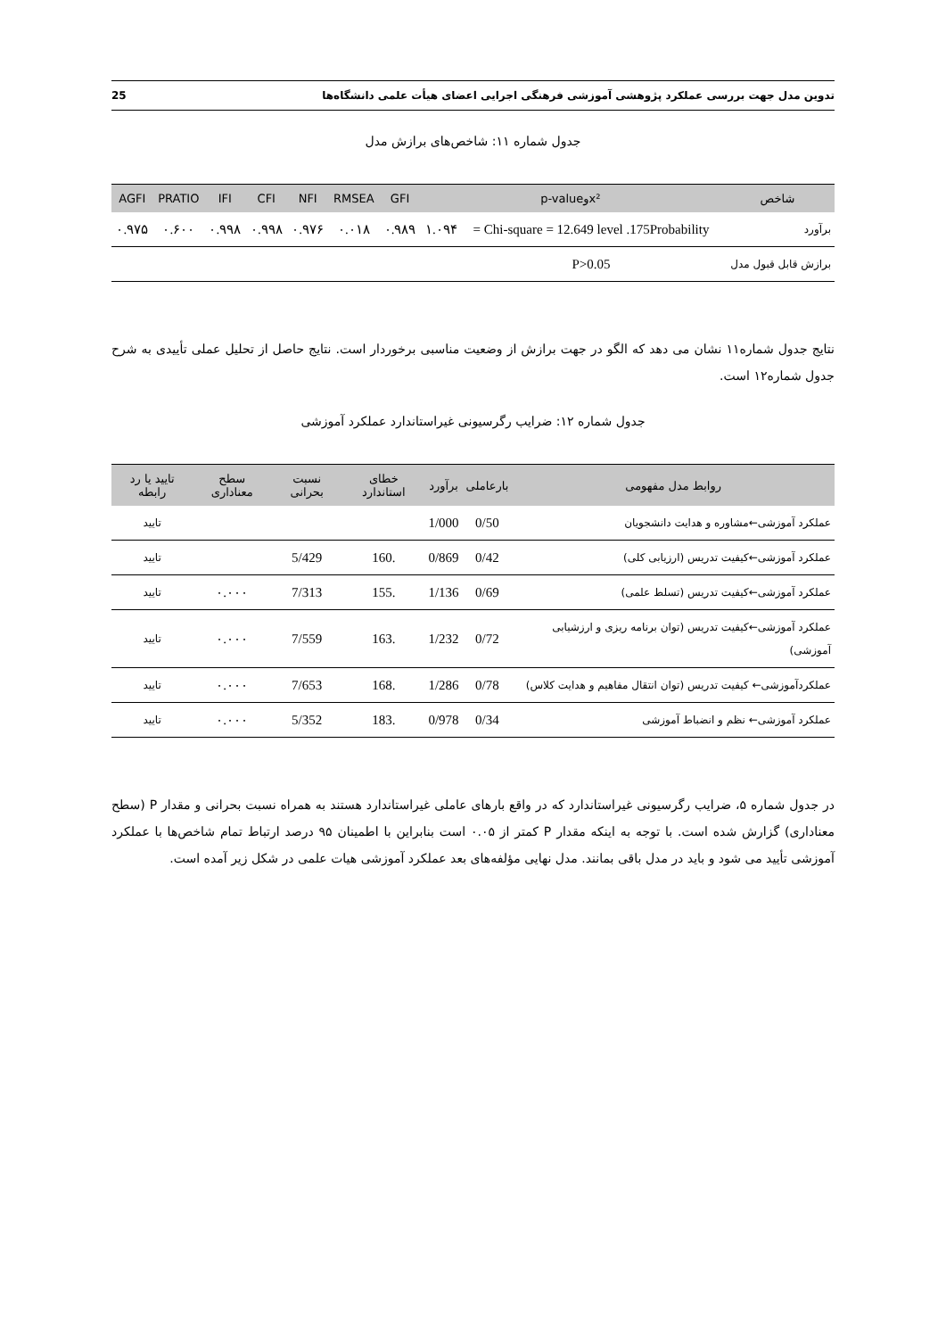تدوین مدل جهت بررسی عملکرد پژوهشی آموزشی فرهنگی اجرایی اعضای هیأت علمی دانشگاه‌ها 25
جدول شماره ۱۱: شاخص‌های برازش مدل
| شاخص | x²وp-value | | GFI | RMSEA | NFI | CFI | IFI | PRATIO | AGFI |
| --- | --- | --- | --- | --- | --- | --- | --- | --- | --- |
| برآورد | Chi-square = 12.649 level .175Probability = | ۱.۰۹۴ | ۰.۹۸۹ | ۰.۰۱۸ | ۰.۹۷۶ | ۰.۹۹۸ | ۰.۹۹۸ | ۰.۶۰۰ | ۰.۹۷۵ |
| برازش قابل قبول مدل | P>0.05 | | | | | | | | |
نتایج جدول شماره۱۱ نشان می دهد که الگو در جهت برازش از وضعیت مناسبی برخوردار است. نتایج حاصل از تحلیل عملی تأییدی به شرح جدول شماره۱۲ است.
جدول شماره ۱۲: ضرایب رگرسیونی غیراستاندارد عملکرد آموزشی
| روابط مدل مفهومی | بارعاملی | برآورد | خطای استاندارد | نسبت بحرانی | سطح معناداری | تایید یا رد رابطه |
| --- | --- | --- | --- | --- | --- | --- |
| عملکرد آموزشی←مشاوره و هدایت دانشجویان | 0/50 | 1/000 | | | | تایید |
| عملکرد آموزشی←کیفیت تدریس (ارزیابی کلی) | 0/42 | 0/869 | .160 | 5/429 | | تایید |
| عملکرد آموزشی←کیفیت تدریس (تسلط علمی) | 0/69 | 1/136 | .155 | 7/313 | ۰.۰۰۰ | تایید |
| عملکرد آموزشی←کیفیت تدریس (توان برنامه ریزی و ارزشیابی آموزشی) | 0/72 | 1/232 | .163 | 7/559 | ۰.۰۰۰ | تایید |
| عملکردآموزشی← کیفیت تدریس (توان انتقال مفاهیم و هدایت کلاس) | 0/78 | 1/286 | .168 | 7/653 | ۰.۰۰۰ | تایید |
| عملکرد آموزشی← نظم و انضباط آموزشی | 0/34 | 0/978 | .183 | 5/352 | ۰.۰۰۰ | تایید |
در جدول شماره ۵، ضرایب رگرسیونی غیراستاندارد که در واقع بارهای عاملی غیراستاندارد هستند به همراه نسبت بحرانی و مقدار P (سطح معناداری) گزارش شده است. با توجه به اینکه مقدار P کمتر از ۰.۰۵ است بنابراین با اطمینان ۹۵ درصد ارتباط تمام شاخص‌ها با عملکرد آموزشی تأیید می شود و باید در مدل باقی بمانند. مدل نهایی مؤلفه‌های بعد عملکرد آموزشی هیات علمی در شکل زیر آمده است.